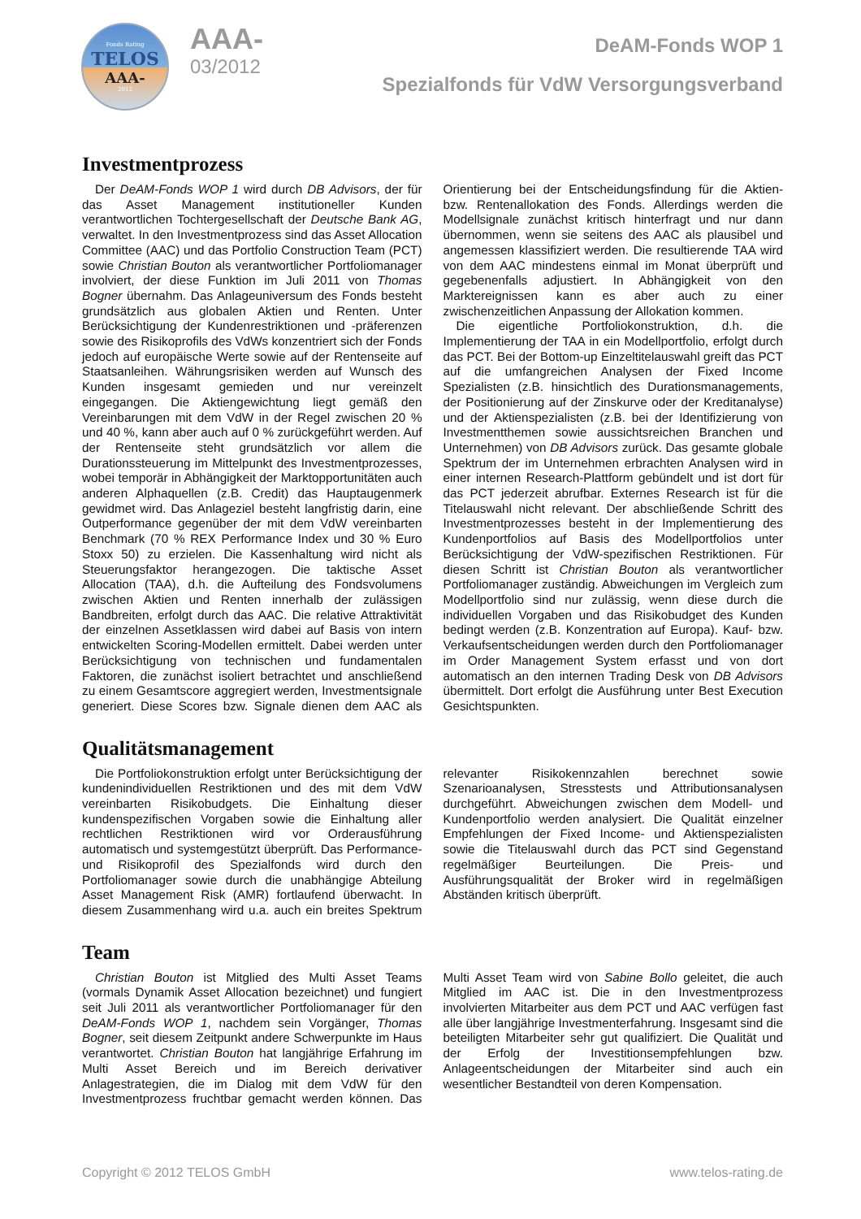Fonds Rating
TELOS
AAA-
2012
AAA-
03/2012
DeAM-Fonds WOP 1
Spezialfonds für VdW Versorgungsverband
Investmentprozess
Der DeAM-Fonds WOP 1 wird durch DB Advisors, der für das Asset Management institutioneller Kunden verantwortlichen Tochtergesellschaft der Deutsche Bank AG, verwaltet. In den Investmentprozess sind das Asset Allocation Committee (AAC) und das Portfolio Construction Team (PCT) sowie Christian Bouton als verantwortlicher Portfoliomanager involviert, der diese Funktion im Juli 2011 von Thomas Bogner übernahm. Das Anlageuniversum des Fonds besteht grundsätzlich aus globalen Aktien und Renten. Unter Berücksichtigung der Kundenrestriktionen und -präferenzen sowie des Risikoprofils des VdWs konzentriert sich der Fonds jedoch auf europäische Werte sowie auf der Rentenseite auf Staatsanleihen. Währungsrisiken werden auf Wunsch des Kunden insgesamt gemieden und nur vereinzelt eingegangen. Die Aktiengewichtung liegt gemäß den Vereinbarungen mit dem VdW in der Regel zwischen 20 % und 40 %, kann aber auch auf 0 % zurückgeführt werden. Auf der Rentenseite steht grundsätzlich vor allem die Durationssteuerung im Mittelpunkt des Investmentprozesses, wobei temporär in Abhängigkeit der Marktopportunitäten auch anderen Alphaquellen (z.B. Credit) das Hauptaugenmerk gewidmet wird. Das Anlageziel besteht langfristig darin, eine Outperformance gegenüber der mit dem VdW vereinbarten Benchmark (70 % REX Performance Index und 30 % Euro Stoxx 50) zu erzielen. Die Kassenhaltung wird nicht als Steuerungsfaktor herangezogen. Die taktische Asset Allocation (TAA), d.h. die Aufteilung des Fondsvolumens zwischen Aktien und Renten innerhalb der zulässigen Bandbreiten, erfolgt durch das AAC. Die relative Attraktivität der einzelnen Assetklassen wird dabei auf Basis von intern entwickelten Scoring-Modellen ermittelt. Dabei werden unter Berücksichtigung von technischen und fundamentalen Faktoren, die zunächst isoliert betrachtet und anschließend zu einem Gesamtscore aggregiert werden, Investmentsignale generiert. Diese Scores bzw. Signale dienen dem AAC als Orientierung bei der Entscheidungsfindung für die Aktien- bzw. Rentenallokation des Fonds. Allerdings werden die Modellsignale zunächst kritisch hinterfragt und nur dann übernommen, wenn sie seitens des AAC als plausibel und angemessen klassifiziert werden. Die resultierende TAA wird von dem AAC mindestens einmal im Monat überprüft und gegebenenfalls adjustiert. In Abhängigkeit von den Marktereignissen kann es aber auch zu einer zwischenzeitlichen Anpassung der Allokation kommen.
Die eigentliche Portfoliokonstruktion, d.h. die Implementierung der TAA in ein Modellportfolio, erfolgt durch das PCT. Bei der Bottom-up Einzeltitelauswahl greift das PCT auf die umfangreichen Analysen der Fixed Income Spezialisten (z.B. hinsichtlich des Durationsmanagements, der Positionierung auf der Zinskurve oder der Kreditanalyse) und der Aktienspezialisten (z.B. bei der Identifizierung von Investmentthemen sowie aussichtsreichen Branchen und Unternehmen) von DB Advisors zurück. Das gesamte globale Spektrum der im Unternehmen erbrachten Analysen wird in einer internen Research-Plattform gebündelt und ist dort für das PCT jederzeit abrufbar. Externes Research ist für die Titelauswahl nicht relevant. Der abschließende Schritt des Investmentprozesses besteht in der Implementierung des Kundenportfolios auf Basis des Modellportfolios unter Berücksichtigung der VdW-spezifischen Restriktionen. Für diesen Schritt ist Christian Bouton als verantwortlicher Portfoliomanager zuständig. Abweichungen im Vergleich zum Modellportfolio sind nur zulässig, wenn diese durch die individuellen Vorgaben und das Risikobudget des Kunden bedingt werden (z.B. Konzentration auf Europa). Kauf- bzw. Verkaufsentscheidungen werden durch den Portfoliomanager im Order Management System erfasst und von dort automatisch an den internen Trading Desk von DB Advisors übermittelt. Dort erfolgt die Ausführung unter Best Execution Gesichtspunkten.
Qualitätsmanagement
Die Portfoliokonstruktion erfolgt unter Berücksichtigung der kundenindividuellen Restriktionen und des mit dem VdW vereinbarten Risikobudgets. Die Einhaltung dieser kundenspezifischen Vorgaben sowie die Einhaltung aller rechtlichen Restriktionen wird vor Orderausführung automatisch und systemgestützt überprüft. Das Performance- und Risikoprofil des Spezialfonds wird durch den Portfoliomanager sowie durch die unabhängige Abteilung Asset Management Risk (AMR) fortlaufend überwacht. In diesem Zusammenhang wird u.a. auch ein breites Spektrum relevanter Risikokennzahlen berechnet sowie Szenarioanalysen, Stresstests und Attributionsanalysen durchgeführt. Abweichungen zwischen dem Modell- und Kundenportfolio werden analysiert. Die Qualität einzelner Empfehlungen der Fixed Income- und Aktienspezialisten sowie die Titelauswahl durch das PCT sind Gegenstand regelmäßiger Beurteilungen. Die Preis- und Ausführungsqualität der Broker wird in regelmäßigen Abständen kritisch überprüft.
Team
Christian Bouton ist Mitglied des Multi Asset Teams (vormals Dynamik Asset Allocation bezeichnet) und fungiert seit Juli 2011 als verantwortlicher Portfoliomanager für den DeAM-Fonds WOP 1, nachdem sein Vorgänger, Thomas Bogner, seit diesem Zeitpunkt andere Schwerpunkte im Haus verantwortet. Christian Bouton hat langjährige Erfahrung im Multi Asset Bereich und im Bereich derivativer Anlagestrategien, die im Dialog mit dem VdW für den Investmentprozess fruchtbar gemacht werden können. Das Multi Asset Team wird von Sabine Bollo geleitet, die auch Mitglied im AAC ist. Die in den Investmentprozess involvierten Mitarbeiter aus dem PCT und AAC verfügen fast alle über langjährige Investmenterfahrung. Insgesamt sind die beteiligten Mitarbeiter sehr gut qualifiziert. Die Qualität und der Erfolg der Investitionsempfehlungen bzw. Anlageentscheidungen der Mitarbeiter sind auch ein wesentlicher Bestandteil von deren Kompensation.
Copyright © 2012 TELOS GmbH www.telos-rating.de